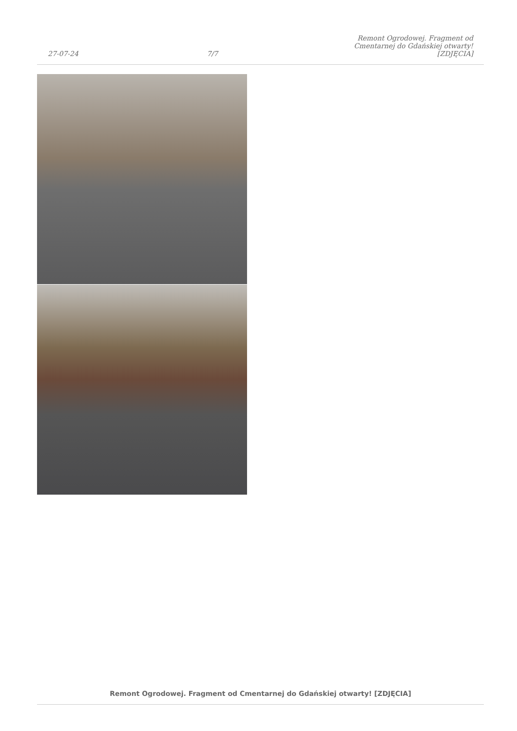27-07-24
7/7
Remont Ogrodowej. Fragment od Cmentarnej do Gdańskiej otwarty! [ZDJĘCIA]
Remont Ogrodowej. Fragment od Cmentarnej do Gdańskiej otwarty! [ZDJĘCIA]